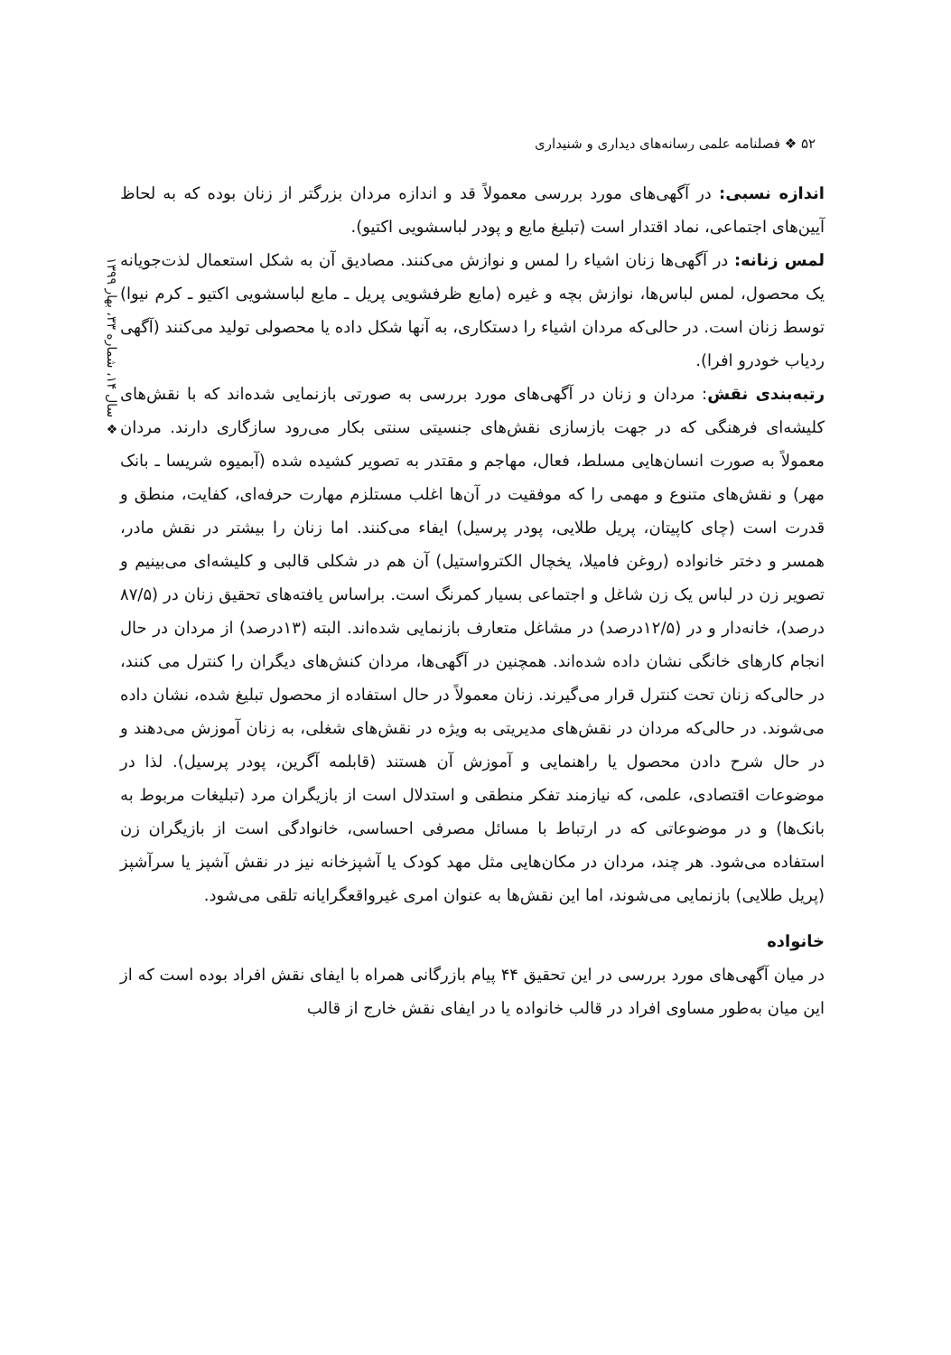۵۲ ❖ فصلنامه علمی رسانه‌های دیداری و شنیداری
❖ سال ۱۴، شماره ۳۳، بهار ۱۳۹۹
اندازه نسبی: در آگهی‌های مورد بررسی معمولاً قد و اندازه مردان بزرگتر از زنان بوده که به لحاظ آیین‌های اجتماعی، نماد اقتدار است (تبلیغ مایع و پودر لباسشویی اکتیو).
لمس زنانه: در آگهی‌ها زنان اشیاء را لمس و نوازش می‌کنند. مصادیق آن به شکل استعمال لذت‌جویانه یک محصول، لمس لباس‌ها، نوازش بچه و غیره (مایع ظرفشویی پریل ـ مایع لباسشویی اکتیو ـ کرم نیوا) توسط زنان است. در حالی‌که مردان اشیاء را دستکاری، به آنها شکل داده یا محصولی تولید می‌کنند (آگهی ردیاب خودرو افرا).
رتبه‌بندی نقش: مردان و زنان در آگهی‌های مورد بررسی به صورتی بازنمایی شده‌اند که با نقش‌های کلیشه‌ای فرهنگی که در جهت بازسازی نقش‌های جنسیتی سنتی بکار می‌رود سازگاری دارند. مردان معمولاً به صورت انسان‌هایی مسلط، فعال، مهاجم و مقتدر به تصویر کشیده شده (آبمیوه شریسا ـ بانک مهر) و نقش‌های متنوع و مهمی را که موفقیت در آن‌ها اغلب مستلزم مهارت حرفه‌ای، کفایت، منطق و قدرت است (چای کاپیتان، پریل طلایی، پودر پرسیل) ایفاء می‌کنند. اما زنان را بیشتر در نقش مادر، همسر و دختر خانواده (روغن فامیلا، یخچال الکترواستیل) آن هم در شکلی قالبی و کلیشه‌ای می‌بینیم و تصویر زن در لباس یک زن شاغل و اجتماعی بسیار کمرنگ است. براساس یافته‌های تحقیق زنان در (۸۷/۵ درصد)، خانه‌دار و در (۱۲/۵درصد) در مشاغل متعارف بازنمایی شده‌اند. البته (۱۳درصد) از مردان در حال انجام کارهای خانگی نشان داده شده‌اند. همچنین در آگهی‌ها، مردان کنش‌های دیگران را کنترل می کنند، در حالی‌که زنان تحت کنترل قرار می‌گیرند. زنان معمولاً در حال استفاده از محصول تبلیغ شده، نشان داده می‌شوند. در حالی‌که مردان در نقش‌های مدیریتی به ویژه در نقش‌های شغلی، به زنان آموزش می‌دهند و در حال شرح دادن محصول یا راهنمایی و آموزش آن هستند (قابلمه آگرین، پودر پرسیل). لذا در موضوعات اقتصادی، علمی، که نیازمند تفکر منطقی و استدلال است از بازیگران مرد (تبلیغات مربوط به بانک‌ها) و در موضوعاتی که در ارتباط با مسائل مصرفی احساسی، خانوادگی است از بازیگران زن استفاده می‌شود. هر چند، مردان در مکان‌هایی مثل مهد کودک یا آشپزخانه نیز در نقش آشپز یا سرآشپز (پریل طلایی) بازنمایی می‌شوند، اما این نقش‌ها به عنوان امری غیرواقعگرایانه تلقی می‌شود.
خانواده
در میان آگهی‌های مورد بررسی در این تحقیق ۴۴ پیام بازرگانی همراه با ایفای نقش افراد بوده است که از این میان به‌طور مساوی افراد در قالب خانواده یا در ایفای نقش خارج از قالب